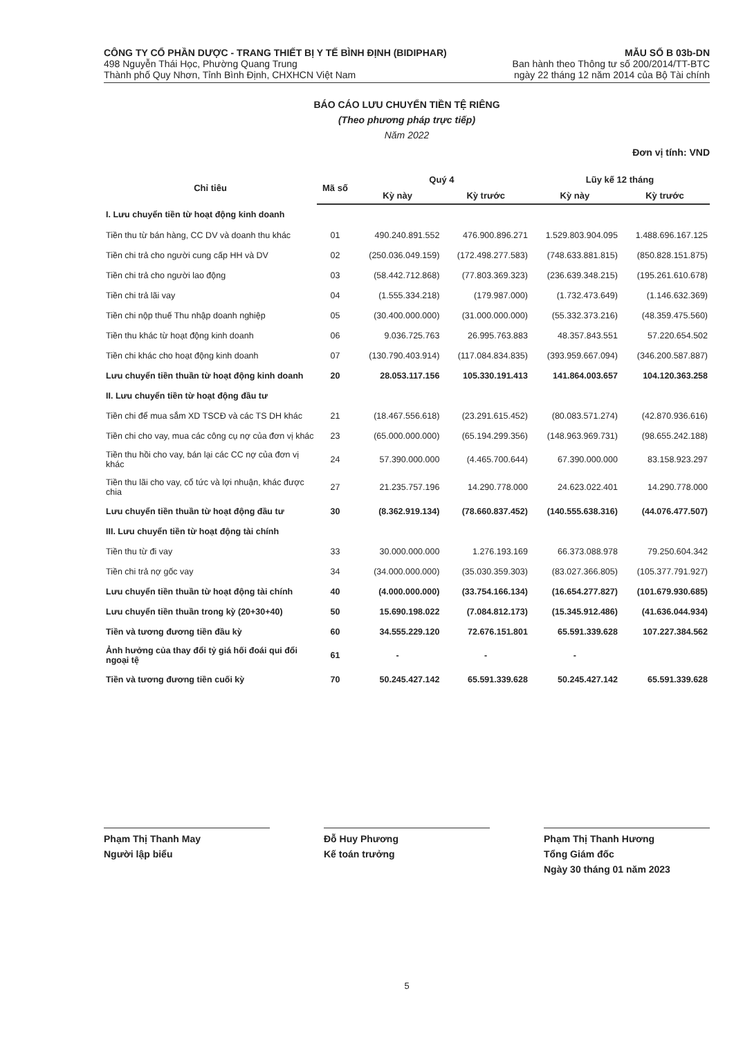CÔNG TY CỔ PHẦN DƯỢC - TRANG THIẾT BỊ Y TẾ BÌNH ĐỊNH (BIDIPHAR)
498 Nguyễn Thái Học, Phường Quang Trung
Thành phố Quy Nhơn, Tỉnh Bình Định, CHXHCN Việt Nam
MẪU SỐ B 03b-DN
Ban hành theo Thông tư số 200/2014/TT-BTC
ngày 22 tháng 12 năm 2014 của Bộ Tài chính
BÁO CÁO LƯU CHUYỂN TIỀN TỆ RIÊNG
(Theo phương pháp trực tiếp)
Năm 2022
Đơn vị tính: VND
| Chỉ tiêu | Mã số | Quý 4 | | Lũy kế 12 tháng | |
| --- | --- | --- | --- | --- | --- |
| | | Kỳ này | Kỳ trước | Kỳ này | Kỳ trước |
| I. Lưu chuyển tiền từ hoạt động kinh doanh | | | | | |
| Tiền thu từ bán hàng, CC DV và doanh thu khác | 01 | 490.240.891.552 | 476.900.896.271 | 1.529.803.904.095 | 1.488.696.167.125 |
| Tiền chi trả cho người cung cấp HH và DV | 02 | (250.036.049.159) | (172.498.277.583) | (748.633.881.815) | (850.828.151.875) |
| Tiền chi trả cho người lao động | 03 | (58.442.712.868) | (77.803.369.323) | (236.639.348.215) | (195.261.610.678) |
| Tiền chi trả lãi vay | 04 | (1.555.334.218) | (179.987.000) | (1.732.473.649) | (1.146.632.369) |
| Tiền chi nộp thuế Thu nhập doanh nghiệp | 05 | (30.400.000.000) | (31.000.000.000) | (55.332.373.216) | (48.359.475.560) |
| Tiền thu khác từ hoạt động kinh doanh | 06 | 9.036.725.763 | 26.995.763.883 | 48.357.843.551 | 57.220.654.502 |
| Tiền chi khác cho hoạt động kinh doanh | 07 | (130.790.403.914) | (117.084.834.835) | (393.959.667.094) | (346.200.587.887) |
| Lưu chuyển tiền thuần từ hoạt động kinh doanh | 20 | 28.053.117.156 | 105.330.191.413 | 141.864.003.657 | 104.120.363.258 |
| II. Lưu chuyển tiền từ hoạt động đầu tư | | | | | |
| Tiền chi để mua sắm XD TSCĐ và các TS DH khác | 21 | (18.467.556.618) | (23.291.615.452) | (80.083.571.274) | (42.870.936.616) |
| Tiền chi cho vay, mua các công cụ nợ của đơn vị khác | 23 | (65.000.000.000) | (65.194.299.356) | (148.963.969.731) | (98.655.242.188) |
| Tiền thu hồi cho vay, bán lại các CC nợ của đơn vị khác | 24 | 57.390.000.000 | (4.465.700.644) | 67.390.000.000 | 83.158.923.297 |
| Tiền thu lãi cho vay, cổ tức và lợi nhuận, khác được chia | 27 | 21.235.757.196 | 14.290.778.000 | 24.623.022.401 | 14.290.778.000 |
| Lưu chuyển tiền thuần từ hoạt động đầu tư | 30 | (8.362.919.134) | (78.660.837.452) | (140.555.638.316) | (44.076.477.507) |
| III. Lưu chuyển tiền từ hoạt động tài chính | | | | | |
| Tiền thu từ đi vay | 33 | 30.000.000.000 | 1.276.193.169 | 66.373.088.978 | 79.250.604.342 |
| Tiền chi trả nợ gốc vay | 34 | (34.000.000.000) | (35.030.359.303) | (83.027.366.805) | (105.377.791.927) |
| Lưu chuyển tiền thuần từ hoạt động tài chính | 40 | (4.000.000.000) | (33.754.166.134) | (16.654.277.827) | (101.679.930.685) |
| Lưu chuyển tiền thuần trong kỳ (20+30+40) | 50 | 15.690.198.022 | (7.084.812.173) | (15.345.912.486) | (41.636.044.934) |
| Tiền và tương đương tiền đầu kỳ | 60 | 34.555.229.120 | 72.676.151.801 | 65.591.339.628 | 107.227.384.562 |
| Ảnh hưởng của thay đổi tỷ giá hối đoái qui đổi ngoại tệ | 61 | - | - | - | |
| Tiền và tương đương tiền cuối kỳ | 70 | 50.245.427.142 | 65.591.339.628 | 50.245.427.142 | 65.591.339.628 |
Phạm Thị Thanh May
Người lập biểu
Đỗ Huy Phương
Kế toán trưởng
Phạm Thị Thanh Hương
Tổng Giám đốc
Ngày 30 tháng 01 năm 2023
5